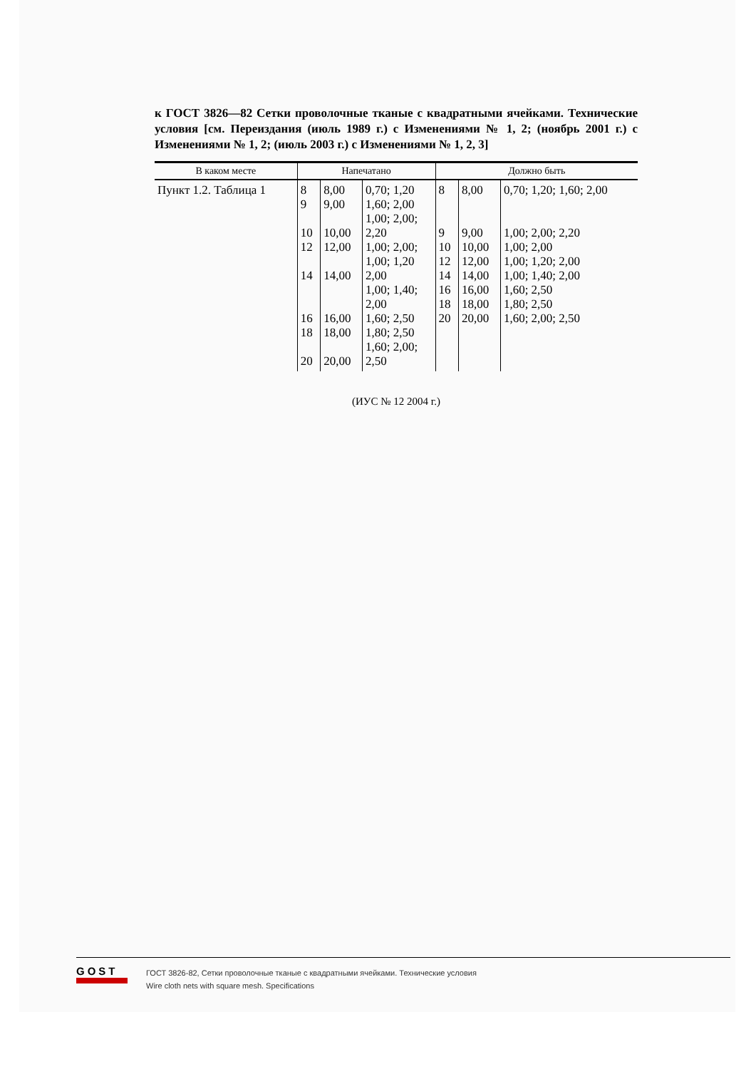к ГОСТ 3826—82 Сетки проволочные тканые с квадратными ячейками. Технические условия [см. Переиздания (июль 1989 г.) с Изменениями № 1, 2; (ноябрь 2001 г.) с Изменениями № 1, 2; (июль 2003 г.) с Изменениями № 1, 2, 3]
| В каком месте | Напечатано | | | Должно быть | | |
| --- | --- | --- | --- | --- | --- | --- |
| Пункт 1.2. Таблица 1 | 8 9 10 12 14 16 18 20 | 8,00 9,00 10,00 12,00 14,00 16,00 18,00 20,00 | 0,70; 1,20 1,60; 2,00 1,00; 2,00; 2,20 1,00; 2,00; 1,00; 1,20 2,00 1,00; 1,40; 2,00 1,60; 2,50 1,80; 2,50 1,60; 2,00; 2,50 | 8 9 10 12 14 16 18 20 | 8,00 9,00 10,00 12,00 14,00 16,00 18,00 20,00 | 0,70; 1,20; 1,60; 2,00 1,00; 2,00; 2,20 1,00; 2,00 1,00; 1,20; 2,00 1,00; 1,40; 2,00 1,60; 2,50 1,80; 2,50 1,60; 2,00; 2,50 |
(ИУС № 12 2004 г.)
GOST
ГОСТ 3826-82, Сетки проволочные тканые с квадратными ячейками. Технические условия
Wire cloth nets with square mesh. Specifications